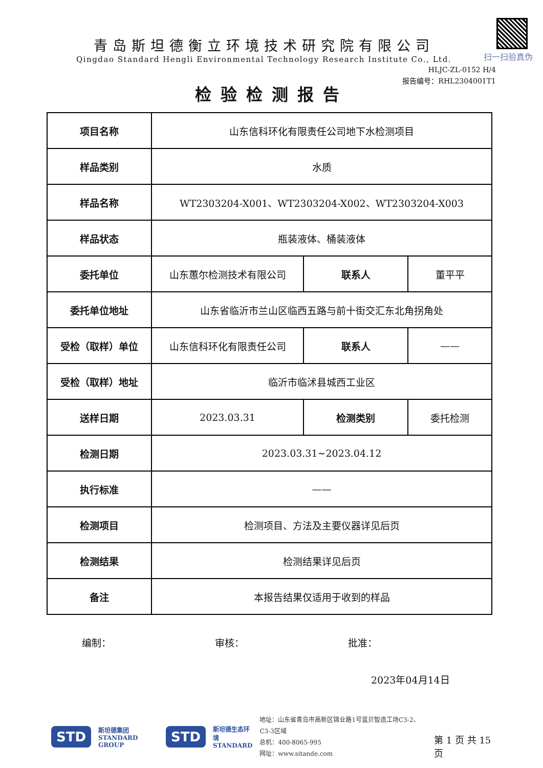扫一扫验真伪
青岛斯坦德衡立环境技术研究院有限公司
Qingdao Standard Hengli Environmental Technology Research Institute Co., Ltd.
HLJC-ZL-0152 H/4
报告编号：RHL2304001T1
检验检测报告
| 项目名称 | 山东信科环化有限责任公司地下水检测项目 | | |
| 样品类别 | 水质 | | |
| 样品名称 | WT2303204-X001、WT2303204-X002、WT2303204-X003 | | |
| 样品状态 | 瓶装液体、桶装液体 | | |
| 委托单位 | 山东蕙尔检测技术有限公司 | 联系人 | 董平平 |
| 委托单位地址 | 山东省临沂市兰山区临西五路与前十街交汇东北角拐角处 | | |
| 受检（取样）单位 | 山东信科环化有限责任公司 | 联系人 | —— |
| 受检（取样）地址 | 临沂市临沭县城西工业区 | | |
| 送样日期 | 2023.03.31 | 检测类别 | 委托检测 |
| 检测日期 | 2023.03.31~2023.04.12 | | |
| 执行标准 | —— | | |
| 检测项目 | 检测项目、方法及主要仪器详见后页 | | |
| 检测结果 | 检测结果详见后页 | | |
| 备注 | 本报告结果仅适用于收到的样品 | | |
编制： 审核： 批准：
2023年04月14日
STD 斯坦德集团
STANDARD GROUP STD 斯坦德生态环境
STANDARD
地址：山东省青岛市高新区锦业路1号蓝贝智造工场C3-2、C3-3区域
总机：400-8065-995
网址：www.sitande.com
第 1 页 共 15 页